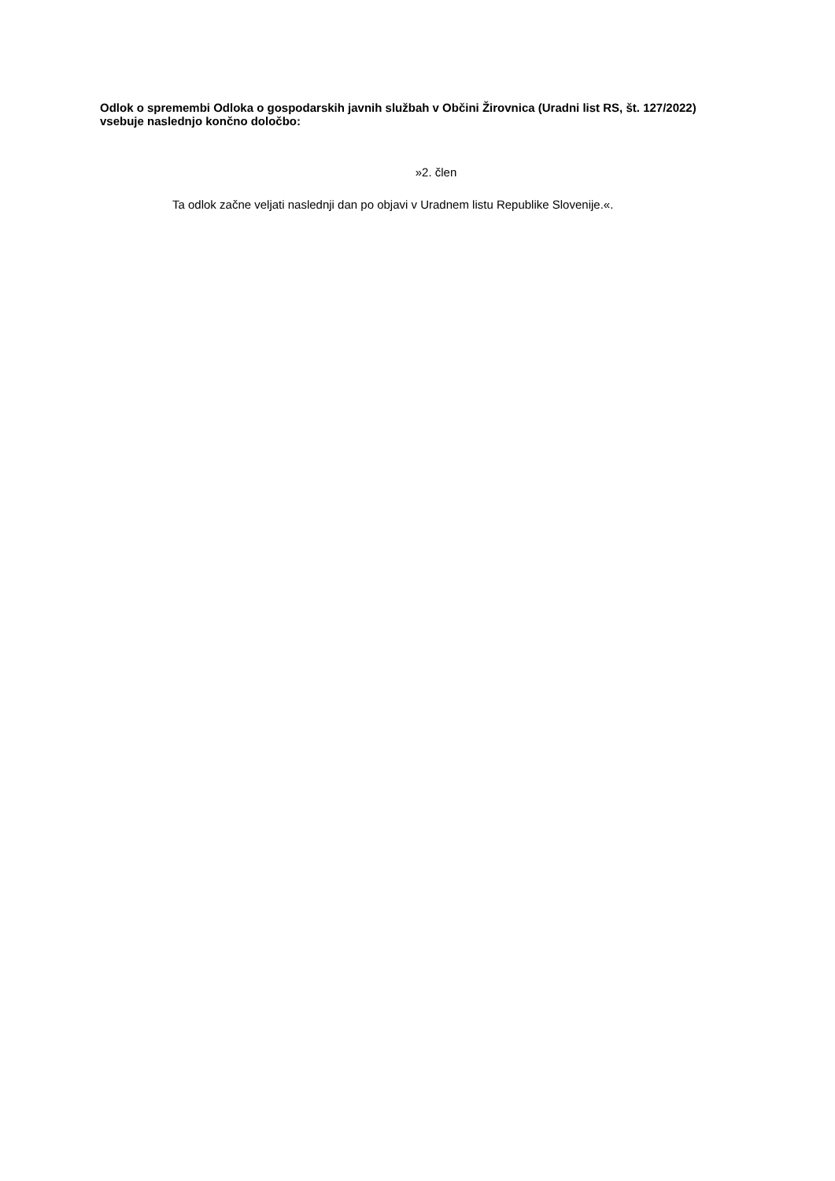Odlok o spremembi Odloka o gospodarskih javnih službah v Občini Žirovnica (Uradni list RS, št. 127/2022) vsebuje naslednjo končno določbo:
»2. člen
Ta odlok začne veljati naslednji dan po objavi v Uradnem listu Republike Slovenije.«.